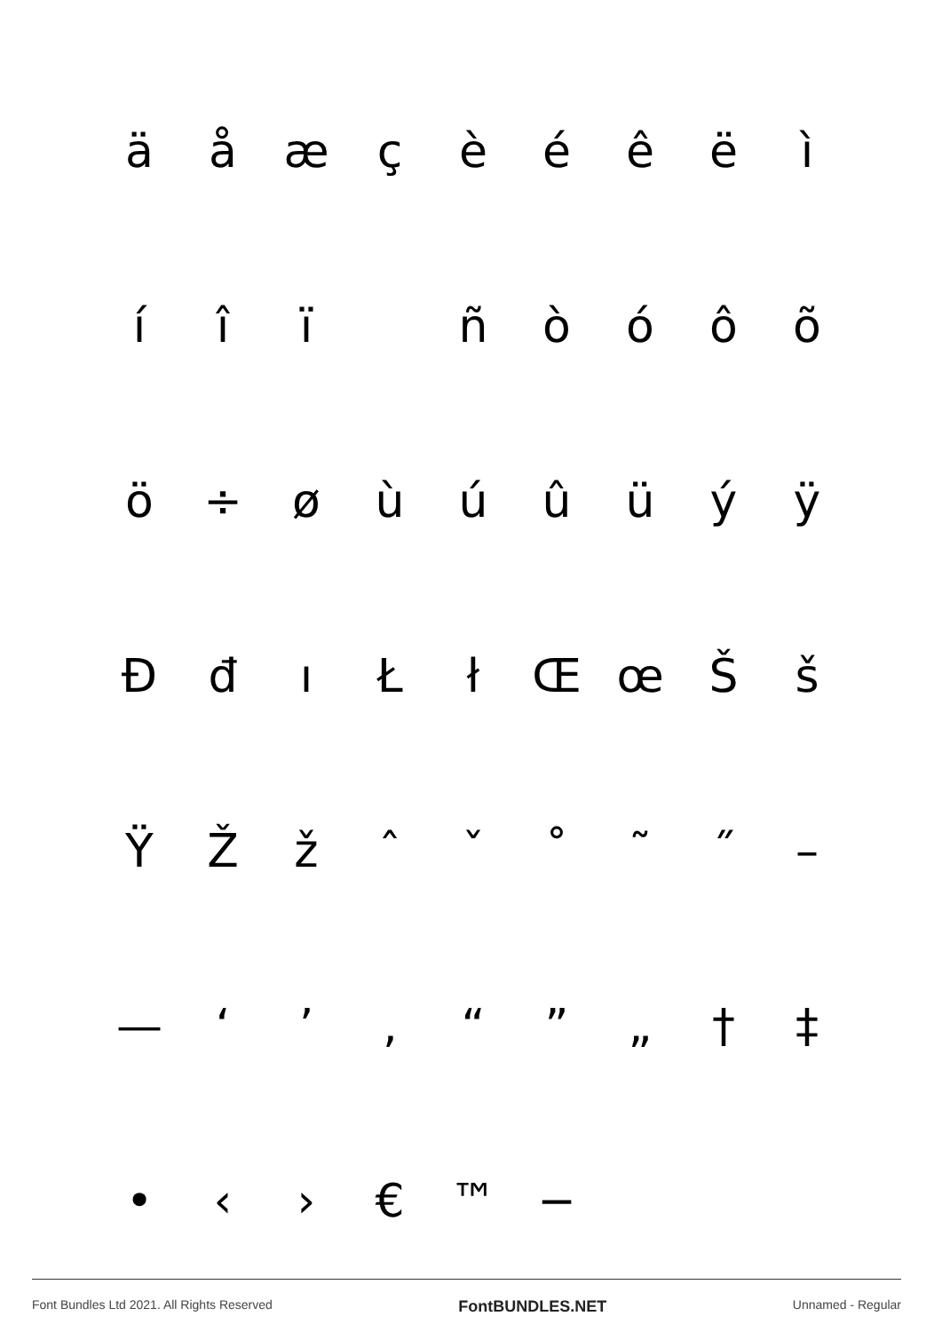ä å æ ç è é ê ë ì
í î ï ñ ò ó ô õ
ö ÷ ø ù ú û ü ý ÿ
Đ đ ı Ł ł Œ œ Š š
Ÿ Ž ž ˆ ˇ ˚ ˜ ˝ –
— ‘ ’ ‚ “ ” „ † ‡
• ‹ › € ™ −
Font Bundles Ltd 2021. All Rights Reserved FontBUNDLES.NET Unnamed - Regular